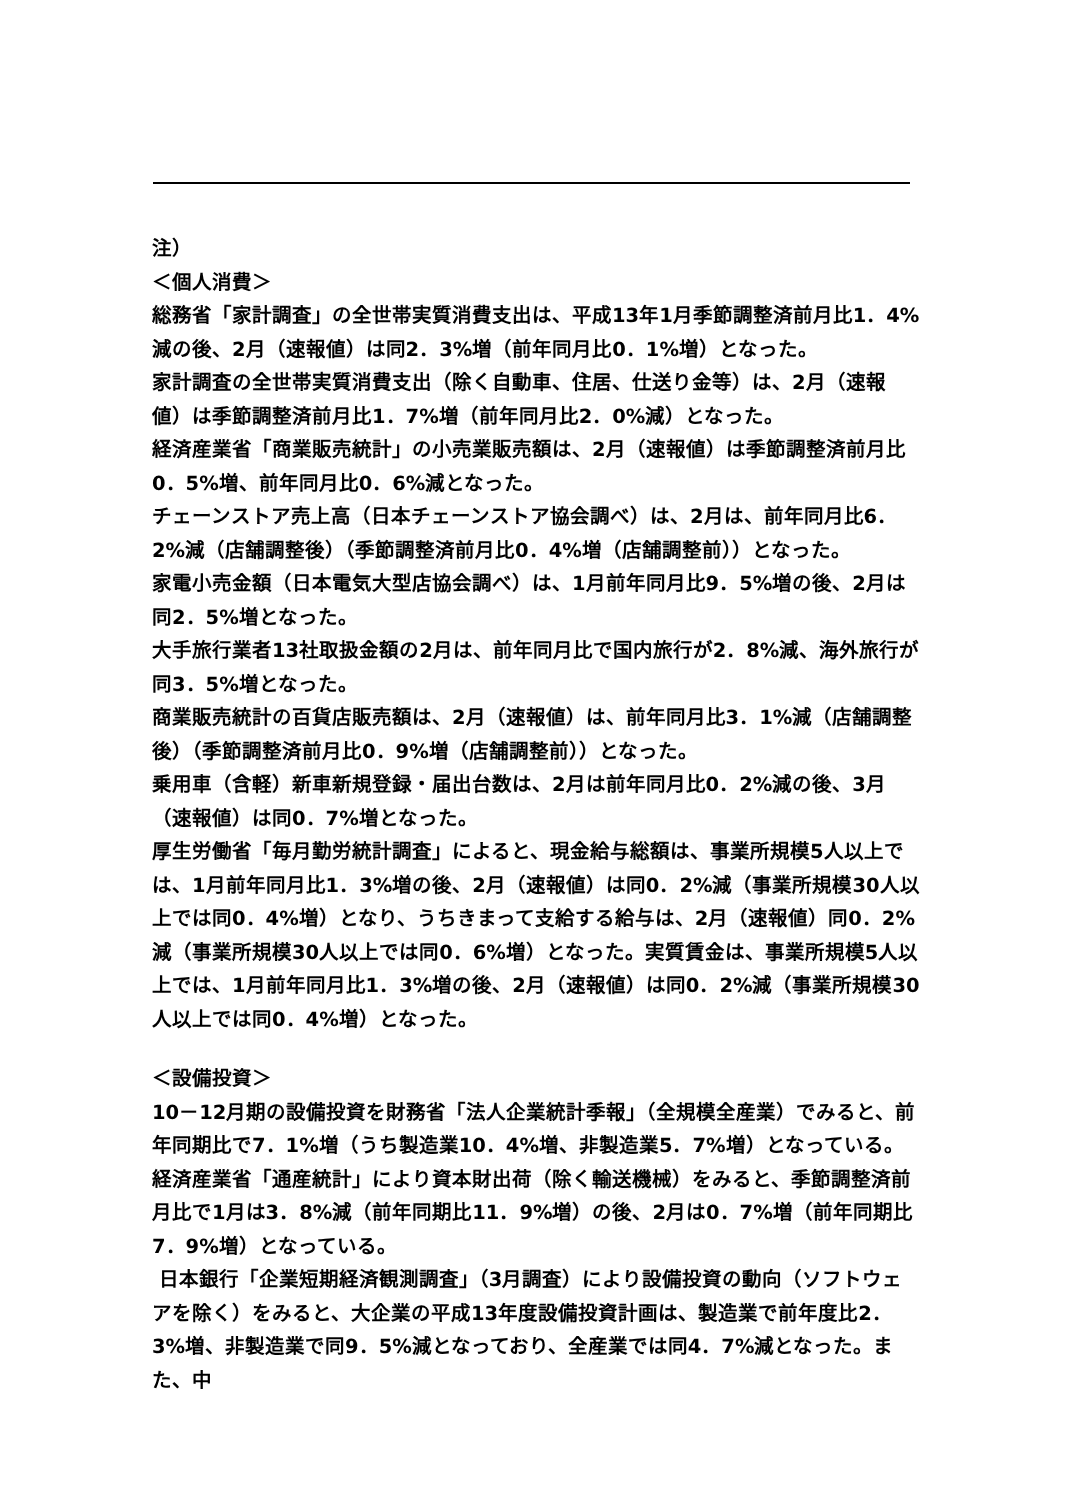注）
＜個人消費＞
総務省「家計調査」の全世帯実質消費支出は、平成13年1月季節調整済前月比1．4%減の後、2月（速報値）は同2．3%増（前年同月比0．1%増）となった。
家計調査の全世帯実質消費支出（除く自動車、住居、仕送り金等）は、2月（速報値）は季節調整済前月比1．7%増（前年同月比2．0%減）となった。
経済産業省「商業販売統計」の小売業販売額は、2月（速報値）は季節調整済前月比0．5%増、前年同月比0．6%減となった。
チェーンストア売上高（日本チェーンストア協会調べ）は、2月は、前年同月比6．2%減（店舗調整後）（季節調整済前月比0．4%増（店舗調整前））となった。
家電小売金額（日本電気大型店協会調べ）は、1月前年同月比9．5%増の後、2月は同2．5%増となった。
大手旅行業者13社取扱金額の2月は、前年同月比で国内旅行が2．8%減、海外旅行が同3．5%増となった。
商業販売統計の百貨店販売額は、2月（速報値）は、前年同月比3．1%減（店舗調整後）（季節調整済前月比0．9%増（店舗調整前））となった。
乗用車（含軽）新車新規登録・届出台数は、2月は前年同月比0．2%減の後、3月（速報値）は同0．7%増となった。
厚生労働省「毎月勤労統計調査」によると、現金給与総額は、事業所規模5人以上では、1月前年同月比1．3%増の後、2月（速報値）は同0．2%減（事業所規模30人以上では同0．4%増）となり、うちきまって支給する給与は、2月（速報値）同0．2%減（事業所規模30人以上では同0．6%増）となった。実質賃金は、事業所規模5人以上では、1月前年同月比1．3%増の後、2月（速報値）は同0．2%減（事業所規模30人以上では同0．4%増）となった。
＜設備投資＞
10－12月期の設備投資を財務省「法人企業統計季報」（全規模全産業）でみると、前年同期比で7．1%増（うち製造業10．4%増、非製造業5．7%増）となっている。
経済産業省「通産統計」により資本財出荷（除く輸送機械）をみると、季節調整済前月比で1月は3．8%減（前年同期比11．9%増）の後、2月は0．7%増（前年同期比7．9%増）となっている。
日本銀行「企業短期経済観測調査」（3月調査）により設備投資の動向（ソフトウェアを除く）をみると、大企業の平成13年度設備投資計画は、製造業で前年度比2．3%増、非製造業で同9．5%減となっており、全産業では同4．7%減となった。また、中